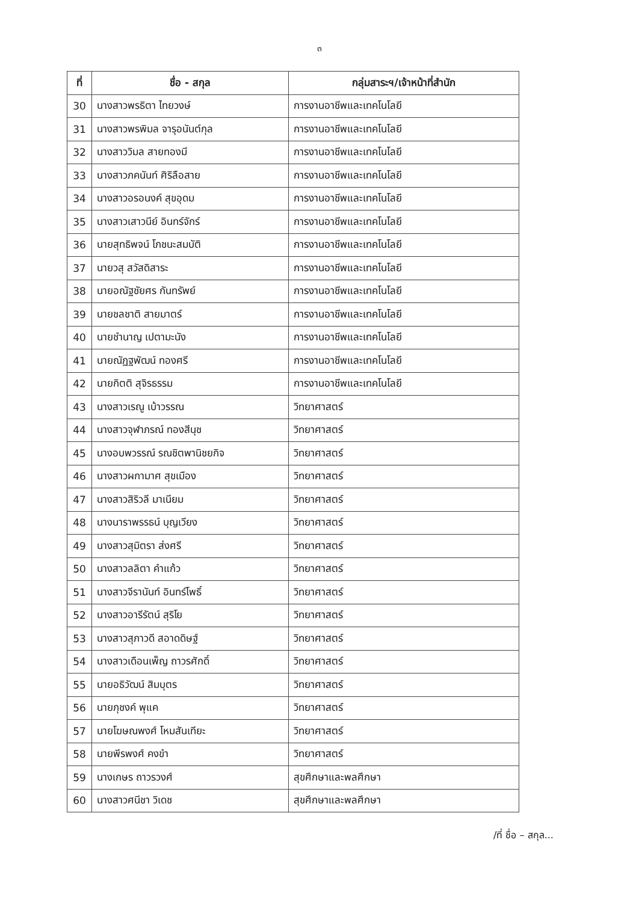๓
| ที่ | ชื่อ - สกุล | กลุ่มสาระฯ/เจ้าหน้าที่สำนัก |
| --- | --- | --- |
| 30 | นางสาวพรธิตา ไทยวงษ์ | การงานอาชีพและเทคโนโลยี |
| 31 | นางสาวพรพิมล จารุอนันต์กุล | การงานอาชีพและเทคโนโลยี |
| 32 | นางสาววิมล สายทองมี | การงานอาชีพและเทคโนโลยี |
| 33 | นางสาวภคนันท์ ศิริลือสาย | การงานอาชีพและเทคโนโลยี |
| 34 | นางสาวอรอนงค์ สุขอุดม | การงานอาชีพและเทคโนโลยี |
| 35 | นางสาวเสาวนีย์ อินทร์จักร์ | การงานอาชีพและเทคโนโลยี |
| 36 | นายสุทธิพจน์ โภชนะสมบัติ | การงานอาชีพและเทคโนโลยี |
| 37 | นายวสุ สวัสดิสาระ | การงานอาชีพและเทคโนโลยี |
| 38 | นายอณัฐชัยศร กันทรัพย์ | การงานอาชีพและเทคโนโลยี |
| 39 | นายชลชาติ สายมาตร์ | การงานอาชีพและเทคโนโลยี |
| 40 | นายชำนาญ เปตามะนัง | การงานอาชีพและเทคโนโลยี |
| 41 | นายณัฏฐพัฒน์ ทองศรี | การงานอาชีพและเทคโนโลยี |
| 42 | นายกิตติ สุจิรธรรม | การงานอาชีพและเทคโนโลยี |
| 43 | นางสาวเรณู เบ้าวรรณ | วิทยาศาสตร์ |
| 44 | นางสาวจุฬาภรณ์ ทองสีนุช | วิทยาศาสตร์ |
| 45 | นางอบพวรรณ์ รณชิตพานิชยกิจ | วิทยาศาสตร์ |
| 46 | นางสาวผกามาศ สุขเมือง | วิทยาศาสตร์ |
| 47 | นางสาวสิริวลี มาเนียม | วิทยาศาสตร์ |
| 48 | นางนาราพรรธน์ บุญเวียง | วิทยาศาสตร์ |
| 49 | นางสาวสุมิตรา ส่งศรี | วิทยาศาสตร์ |
| 50 | นางสาวลลิตา คำแก้ว | วิทยาศาสตร์ |
| 51 | นางสาวจีรานันท์ อินทร์โพธิ์ | วิทยาศาสตร์ |
| 52 | นางสาวอารีรัตน์ สุริโย | วิทยาศาสตร์ |
| 53 | นางสาวสุภาวดี สอาดดิษฐ์ | วิทยาศาสตร์ |
| 54 | นางสาวเดือนเพ็ญ ถาวรศักดิ์ | วิทยาศาสตร์ |
| 55 | นายอธิวัฒน์ สิมบุตร | วิทยาศาสตร์ |
| 56 | นายภุชงค์ พุแค | วิทยาศาสตร์ |
| 57 | นายโฆษณพงศ์ โหมสันเทียะ | วิทยาศาสตร์ |
| 58 | นายพีรพงศ์ คงขำ | วิทยาศาสตร์ |
| 59 | นางเกษร ถาวรวงศ์ | สุขศึกษาและพลศึกษา |
| 60 | นางสาวศนีชา วิเดช | สุขศึกษาและพลศึกษา |
/ที่ ชื่อ – สกุล...